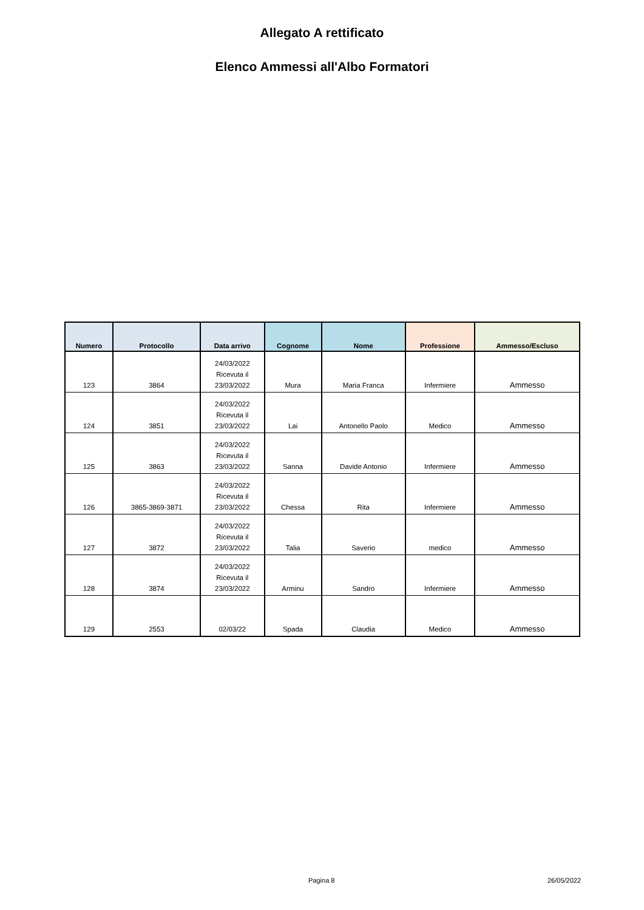Allegato A rettificato
Elenco Ammessi all'Albo Formatori
| Numero | Protocollo | Data arrivo | Cognome | Nome | Professione | Ammesso/Escluso |
| --- | --- | --- | --- | --- | --- | --- |
| 123 | 3864 | 24/03/2022 Ricevuta il 23/03/2022 | Mura | Maria Franca | Infermiere | Ammesso |
| 124 | 3851 | 24/03/2022 Ricevuta il 23/03/2022 | Lai | Antonello Paolo | Medico | Ammesso |
| 125 | 3863 | 24/03/2022 Ricevuta il 23/03/2022 | Sanna | Davide Antonio | Infermiere | Ammesso |
| 126 | 3865-3869-3871 | 24/03/2022 Ricevuta il 23/03/2022 | Chessa | Rita | Infermiere | Ammesso |
| 127 | 3872 | 24/03/2022 Ricevuta il 23/03/2022 | Talia | Saverio | medico | Ammesso |
| 128 | 3874 | 24/03/2022 Ricevuta il 23/03/2022 | Arminu | Sandro | Infermiere | Ammesso |
| 129 | 2553 | 02/03/22 | Spada | Claudia | Medico | Ammesso |
Pagina 8 26/05/2022